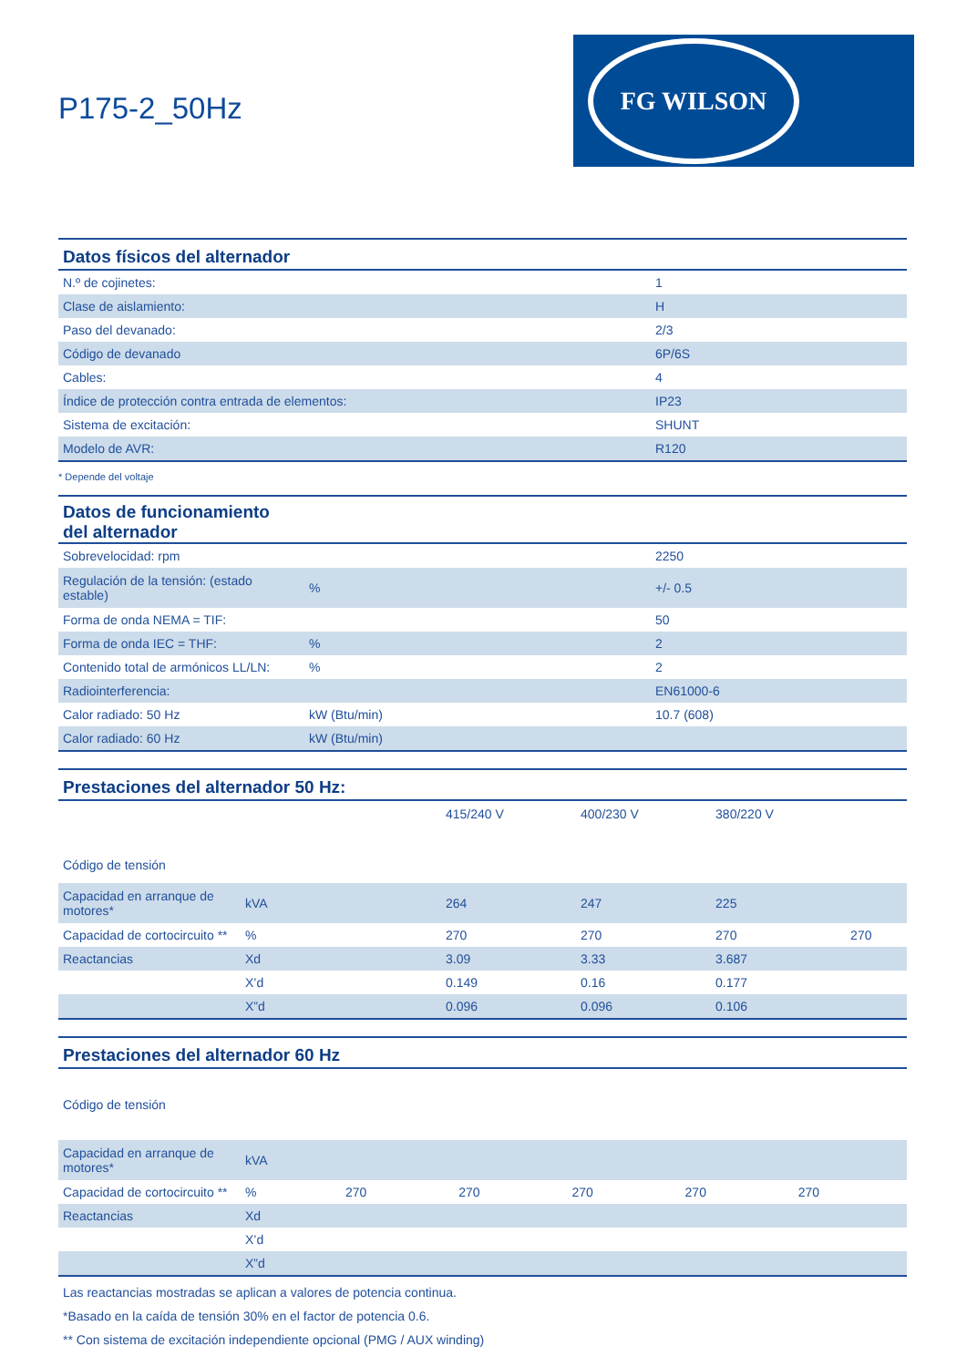P175-2_50Hz
FG WILSON
| Datos físicos del alternador | |
| --- | --- |
| N.º de cojinetes: | 1 |
| Clase de aislamiento: | H |
| Paso del devanado: | 2/3 |
| Código de devanado | 6P/6S |
| Cables: | 4 |
| Índice de protección contra entrada de elementos: | IP23 |
| Sistema de excitación: | SHUNT |
| Modelo de AVR: | R120 |
* Depende del voltaje
| Datos de funcionamiento del alternador | | |
| --- | --- | --- |
| Sobrevelocidad: rpm | | 2250 |
| Regulación de la tensión: (estado estable) | % | +/- 0.5 |
| Forma de onda NEMA = TIF: | | 50 |
| Forma de onda IEC = THF: | % | 2 |
| Contenido total de armónicos LL/LN: | % | 2 |
| Radiointerferencia: | | EN61000-6 |
| Calor radiado: 50 Hz | kW (Btu/min) | 10.7 (608) |
| Calor radiado: 60 Hz | kW (Btu/min) | |
| Prestaciones del alternador 50 Hz: | | | | | |
| --- | --- | --- | --- | --- | --- |
| Código de tensión | | 415/240 V | 400/230 V | 380/220 V | |
| Capacidad en arranque de motores* | kVA | 264 | 247 | 225 | |
| Capacidad de cortocircuito ** | % | 270 | 270 | 270 | 270 |
| Reactancias | Xd | 3.09 | 3.33 | 3.687 | |
| | X’d | 0.149 | 0.16 | 0.177 | |
| | X”d | 0.096 | 0.096 | 0.106 | |
| Prestaciones del alternador 60 Hz | | | | | | |
| --- | --- | --- | --- | --- | --- | --- |
| Código de tensión | | | | | | |
| Capacidad en arranque de motores* | kVA | | | | | |
| Capacidad de cortocircuito ** | % | 270 | 270 | 270 | 270 | 270 |
| Reactancias | Xd | | | | | |
| | X’d | | | | | |
| | X”d | | | | | |
Las reactancias mostradas se aplican a valores de potencia continua.
*Basado en la caída de tensión 30% en el factor de potencia 0.6.
** Con sistema de excitación independiente opcional (PMG / AUX winding)